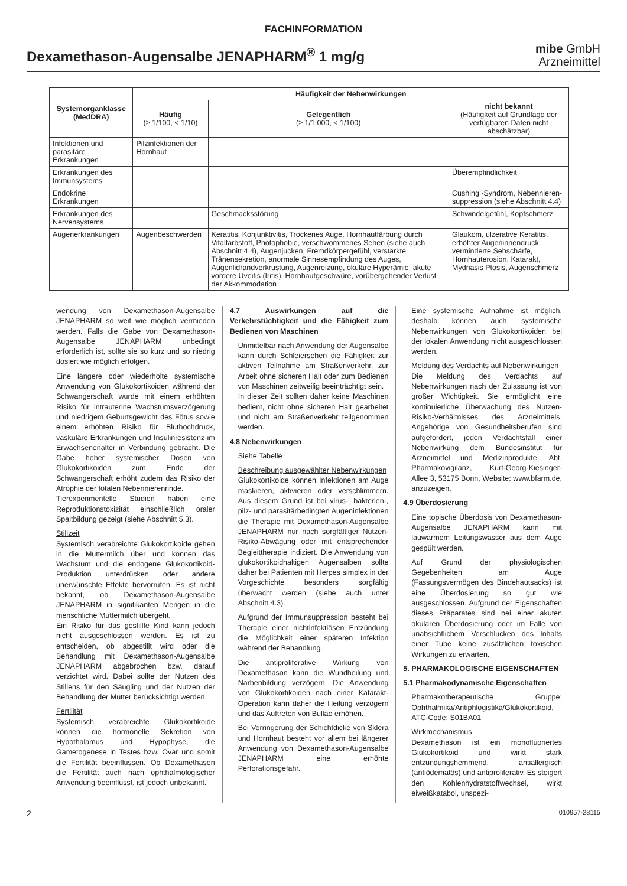FACHINFORMATION
Dexamethason-Augensalbe JENAPHARM<sup>®</sup> 1 mg/g
mibe GmbH
Arzneimittel
| Systemorganklasse (MedDRA) | Häufigkeit der Nebenwirkungen | | |
| --- | --- | --- | --- |
| | Häufig (≥ 1/100, < 1/10) | Gelegentlich (≥ 1/1.000, < 1/100) | nicht bekannt (Häufigkeit auf Grundlage der verfügbaren Daten nicht abschätzbar) |
| Infektionen und parasitäre Erkrankungen | Pilzinfektionen der Hornhaut | | |
| Erkrankungen des Immunsystems | | | Überempfindlichkeit |
| Endokrine Erkrankungen | | | Cushing -Syndrom, Nebennieren­suppression (siehe Abschnitt 4.4) |
| Erkrankungen des Nervensystems | | Geschmacksstörung | Schwindelgefühl, Kopfschmerz |
| Augenerkrankungen | Augenbeschwerden | Keratitis, Konjunktivitis, Trockenes Auge, Hornhautfärbung durch Vitalfarbstoff, Photophobie, verschwommenes Sehen (siehe auch Abschnitt 4.4), Augenjucken, Fremdkörpergefühl, verstärkte Tränensekretion, anormale Sinnesempfindung des Auges, Augenlidrandverkrustung, Augenreizung, okuläre Hyperämie, akute vordere Uveitis (Iritis), Hornhautgeschwüre, vorübergehender Verlust der Akkommodation | Glaukom, ulzerative Keratitis, erhöhter Augeninnendruck, verminderte Sehschärfe, Hornhauterosion, Katarakt, Mydriasis Ptosis, Augenschmerz |
wendung von Dexamethason-Augensalbe JENAPHARM so weit wie möglich vermieden werden. Falls die Gabe von Dexamethason-Augensalbe JENAPHARM unbedingt erforderlich ist, sollte sie so kurz und so niedrig dosiert wie möglich erfolgen.
Eine längere oder wiederholte systemische Anwendung von Glukokortikoiden während der Schwangerschaft wurde mit einem erhöhten Risiko für intrauterine Wachstumsverzögerung und niedrigem Geburtsgewicht des Fötus sowie einem erhöhten Risiko für Bluthochdruck, vaskuläre Erkrankungen und Insulinresistenz im Erwachsenenalter in Verbindung gebracht. Die Gabe hoher systemischer Dosen von Glukokortikoiden zum Ende der Schwangerschaft erhöht zudem das Risiko der Atrophie der fötalen Nebennierenrinde.
Tierexperimentelle Studien haben eine Reproduktionstoxizität einschließlich oraler Spaltbildung gezeigt (siehe Abschnitt 5.3).
Stillzeit
Systemisch verabreichte Glukokortikoide gehen in die Muttermilch über und können das Wachstum und die endogene Glukokortikoid-Produktion unterdrücken oder andere unerwünschte Effekte hervorrufen. Es ist nicht bekannt, ob Dexamethason-Augensalbe JENAPHARM in signifikanten Mengen in die menschliche Muttermilch übergeht.
Ein Risiko für das gestillte Kind kann jedoch nicht ausgeschlossen werden. Es ist zu entscheiden, ob abgestillt wird oder die Behandlung mit Dexamethason-Augensalbe JENAPHARM abgebrochen bzw. darauf verzichtet wird. Dabei sollte der Nutzen des Stillens für den Säugling und der Nutzen der Behandlung der Mutter berücksichtigt werden.
Fertilität
Systemisch verabreichte Glukokortikoide können die hormonelle Sekretion von Hypothalamus und Hypophyse, die Gametogenese in Testes bzw. Ovar und somit die Fertilität beeinflussen. Ob Dexamethason die Fertilität auch nach ophthalmologischer Anwendung beeinflusst, ist jedoch unbekannt.
4.7 Auswirkungen auf die Verkehrstüchtigkeit und die Fähigkeit zum Bedienen von Maschinen
Unmittelbar nach Anwendung der Augensalbe kann durch Schleiersehen die Fähigkeit zur aktiven Teilnahme am Straßenverkehr, zur Arbeit ohne sicheren Halt oder zum Bedienen von Maschinen zeitweilig beeinträchtigt sein.
In dieser Zeit sollten daher keine Maschinen bedient, nicht ohne sicheren Halt gearbeitet und nicht am Straßenverkehr teilgenommen werden.
4.8 Nebenwirkungen
Siehe Tabelle
Beschreibung ausgewählter Nebenwirkungen
Glukokortikoide können Infektionen am Auge maskieren, aktivieren oder verschlimmern. Aus diesem Grund ist bei virus-, bakterien-, pilz- und parasitärbedingten Augeninfektionen die Therapie mit Dexamethason-Augensalbe JENAPHARM nur nach sorgfältiger Nutzen-Risiko-Abwägung oder mit entsprechender Begleittherapie indiziert. Die Anwendung von glukokortikoidhaltigen Augensalben sollte daher bei Patienten mit Herpes simplex in der Vorgeschichte besonders sorgfältig überwacht werden (siehe auch unter Abschnitt 4.3).
Aufgrund der Immunsuppression besteht bei Therapie einer nichtinfektiösen Entzündung die Möglichkeit einer späteren Infektion während der Behandlung.
Die antiproliferative Wirkung von Dexamethason kann die Wundheilung und Narbenbildung verzögern. Die Anwendung von Glukokortikoiden nach einer Katarakt-Operation kann daher die Heilung verzögern und das Auftreten von Bullae erhöhen.
Bei Verringerung der Schichtdicke von Sklera und Hornhaut besteht vor allem bei längerer Anwendung von Dexamethason-Augensalbe JENAPHARM eine erhöhte Perforationsgefahr.
Eine systemische Aufnahme ist möglich, deshalb können auch systemische Nebenwirkungen von Glukokortikoiden bei der lokalen Anwendung nicht ausgeschlossen werden.
Meldung des Verdachts auf Nebenwirkungen
Die Meldung des Verdachts auf Nebenwirkungen nach der Zulassung ist von großer Wichtigkeit. Sie ermöglicht eine kontinuierliche Überwachung des Nutzen-Risiko-Verhältnisses des Arzneimittels. Angehörige von Gesundheitsberufen sind aufgefordert, jeden Verdachtsfall einer Nebenwirkung dem Bundesinstitut für Arzneimittel und Medizinprodukte, Abt. Pharmakovigilanz, Kurt-Georg-Kiesinger-Allee 3, 53175 Bonn, Website: www.bfarm.de, anzuzeigen.
4.9 Überdosierung
Eine topische Überdosis von Dexamethason-Augensalbe JENAPHARM kann mit lauwarmem Leitungswasser aus dem Auge gespült werden.
Auf Grund der physiologischen Gegebenheiten am Auge (Fassungsvermögen des Bindehautsacks) ist eine Überdosierung so gut wie ausgeschlossen. Aufgrund der Eigenschaften dieses Präparates sind bei einer akuten okularen Überdosierung oder im Falle von unabsichtlichem Verschlucken des Inhalts einer Tube keine zusätzlichen toxischen Wirkungen zu erwarten.
5. PHARMAKOLOGISCHE EIGENSCHAFTEN
5.1 Pharmakodynamische Eigenschaften
Pharmakotherapeutische Gruppe: Ophthalmika/Antiphlogistika/Glukokortikoid, ATC-Code: S01BA01
Wirkmechanismus
Dexamethason ist ein monofluoriertes Glukokortikoid und wirkt stark entzündungshemmend, antiallergisch (antiödematös) und antiproliferativ. Es steigert den Kohlenhydratstoffwechsel, wirkt eiweißkatabol, unspezi-
2 010957-28115